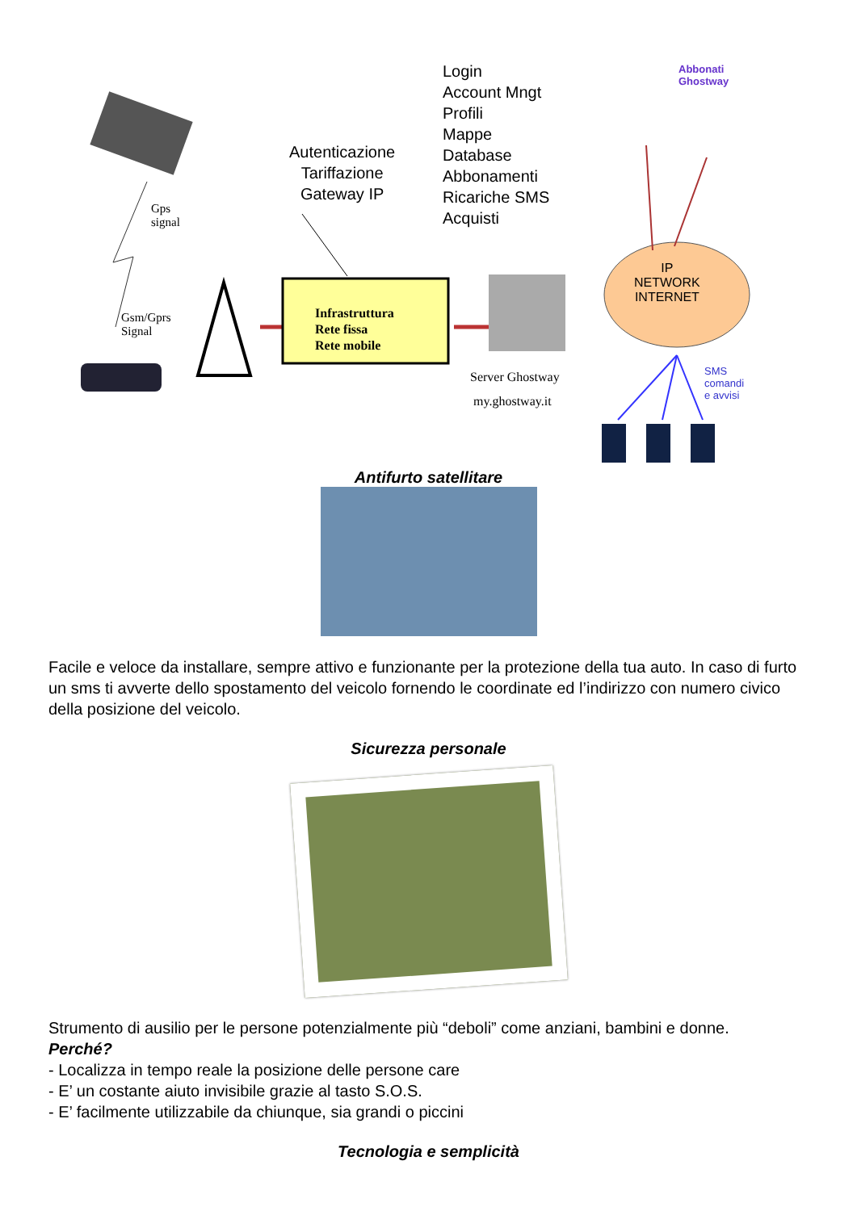Login
Account Mngt
Profili
Mappe
Database
Abbonamenti
Ricariche SMS
Acquisti
Autenticazione
Tariffazione
Gateway IP
Abbonati
Ghostway
Gps
signal
Gsm/Gprs
Signal
Infrastruttura
Rete fissa
Rete mobile
Server Ghostway
my.ghostway.it
IP
NETWORK
INTERNET
SMS
comandi
e avvisi
Antifurto satellitare
Facile e veloce da installare, sempre attivo e funzionante per la protezione della tua auto. In caso di furto un sms ti avverte dello spostamento del veicolo fornendo le coordinate ed l’indirizzo con numero civico della posizione del veicolo.
Sicurezza personale
Strumento di ausilio per le persone potenzialmente più “deboli” come anziani, bambini e donne.
Perché?
- Localizza in tempo reale la posizione delle persone care
- E’ un costante aiuto invisibile grazie al tasto S.O.S.
- E’ facilmente utilizzabile da chiunque, sia grandi o piccini
Tecnologia e semplicità